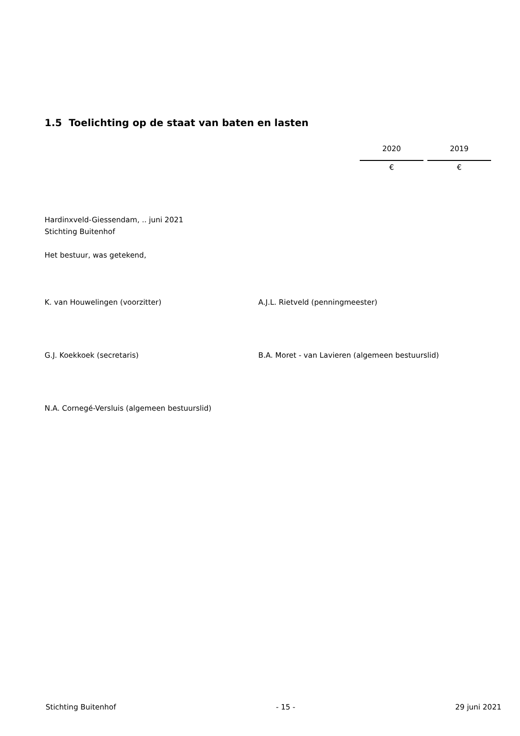1.5 Toelichting op de staat van baten en lasten
| 2020 | 2019 |
| € | € |
Hardinxveld-Giessendam, .. juni 2021
Stichting Buitenhof
Het bestuur, was getekend,
K. van Houwelingen (voorzitter) A.J.L. Rietveld (penningmeester)
G.J. Koekkoek (secretaris) B.A. Moret - van Lavieren (algemeen bestuurslid)
N.A. Cornegé-Versluis (algemeen bestuurslid)
Stichting Buitenhof - 15 - 29 juni 2021